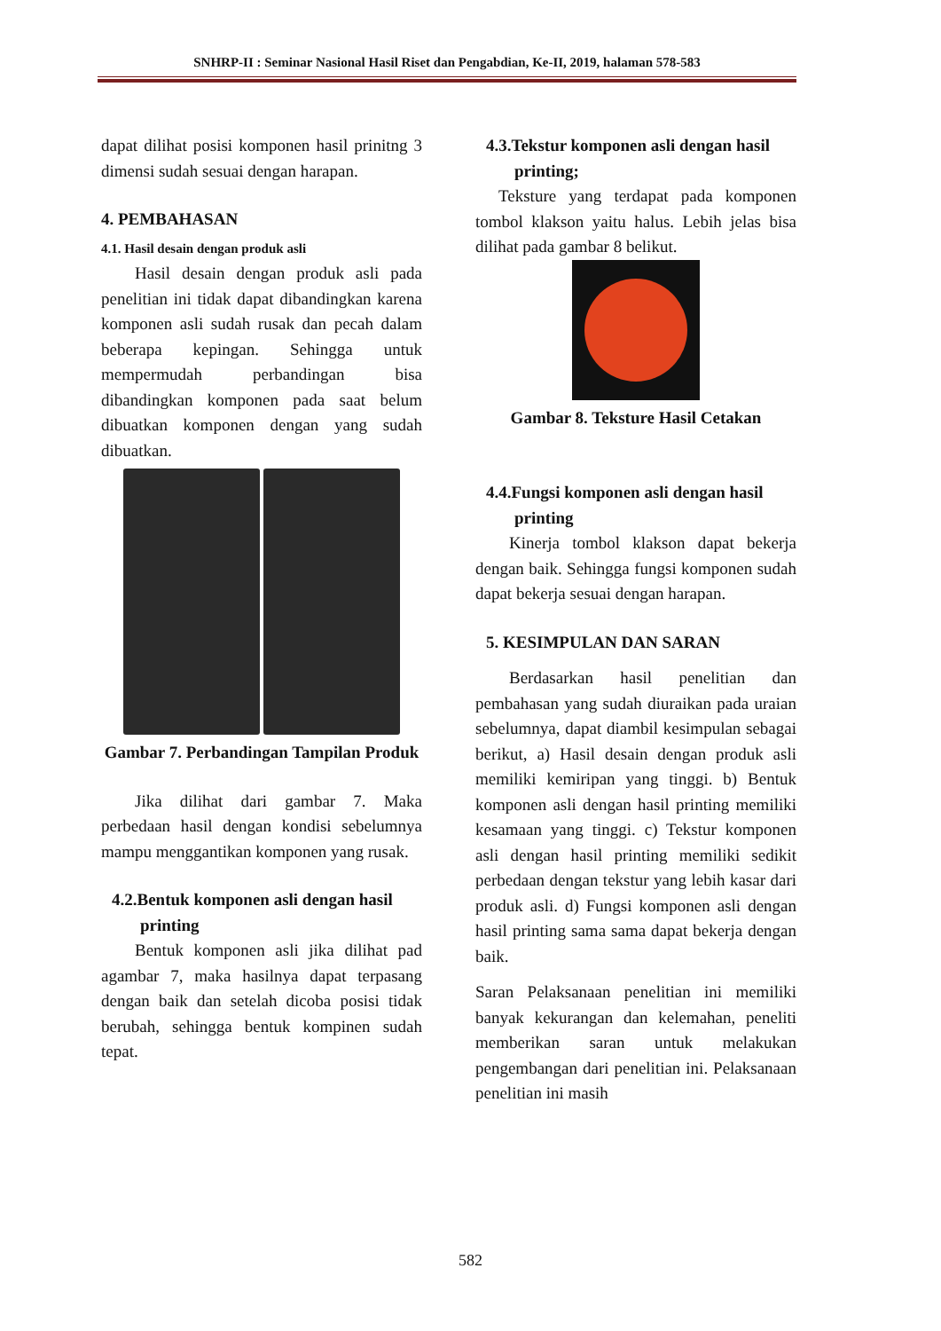SNHRP-II : Seminar Nasional Hasil Riset dan Pengabdian, Ke-II, 2019, halaman 578-583
dapat dilihat posisi komponen hasil prinitng 3 dimensi sudah sesuai dengan harapan.
4. PEMBAHASAN
4.1. Hasil desain dengan produk asli
Hasil desain dengan produk asli pada penelitian ini tidak dapat dibandingkan karena komponen asli sudah rusak dan pecah dalam beberapa kepingan. Sehingga untuk mempermudah perbandingan bisa dibandingkan komponen pada saat belum dibuatkan komponen dengan yang sudah dibuatkan.
Gambar 7. Perbandingan Tampilan Produk
Jika dilihat dari gambar 7. Maka perbedaan hasil dengan kondisi sebelumnya mampu menggantikan komponen yang rusak.
4.2.Bentuk komponen asli dengan hasil printing
Bentuk komponen asli jika dilihat pad agambar 7, maka hasilnya dapat terpasang dengan baik dan setelah dicoba posisi tidak berubah, sehingga bentuk kompinen sudah tepat.
4.3.Tekstur komponen asli dengan hasil printing;
Teksture yang terdapat pada komponen tombol klakson yaitu halus. Lebih jelas bisa dilihat pada gambar 8 belikut.
Gambar 8. Teksture Hasil Cetakan
4.4.Fungsi komponen asli dengan hasil printing
Kinerja tombol klakson dapat bekerja dengan baik. Sehingga fungsi komponen sudah dapat bekerja sesuai dengan harapan.
5. KESIMPULAN DAN SARAN
Berdasarkan hasil penelitian dan pembahasan yang sudah diuraikan pada uraian sebelumnya, dapat diambil kesimpulan sebagai berikut, a) Hasil desain dengan produk asli memiliki kemiripan yang tinggi. b) Bentuk komponen asli dengan hasil printing memiliki kesamaan yang tinggi. c) Tekstur komponen asli dengan hasil printing memiliki sedikit perbedaan dengan tekstur yang lebih kasar dari produk asli. d) Fungsi komponen asli dengan hasil printing sama sama dapat bekerja dengan baik.
Saran Pelaksanaan penelitian ini memiliki banyak kekurangan dan kelemahan, peneliti memberikan saran untuk melakukan pengembangan dari penelitian ini. Pelaksanaan penelitian ini masih
582